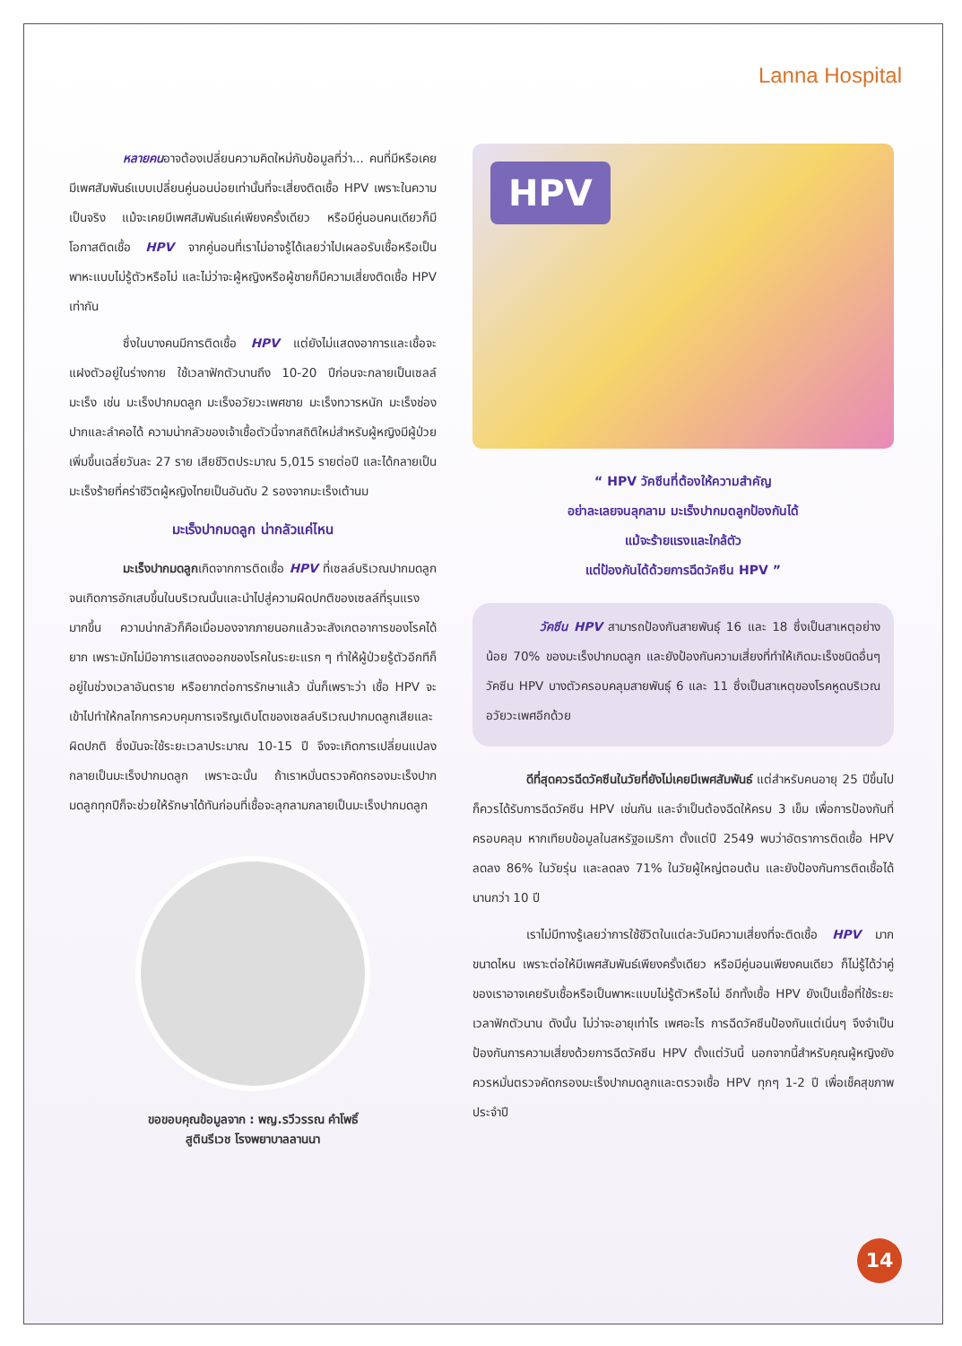Lanna Hospital
หลายคนอาจต้องเปลี่ยนความคิดใหม่กับข้อมูลที่ว่า... คนที่มีหรือเคยมีเพศสัมพันธ์แบบเปลี่ยนคู่นอนบ่อยเท่านั้นที่จะเสี่ยงติดเชื้อ HPV เพราะในความเป็นจริง แม้จะเคยมีเพศสัมพันธ์แค่เพียงครั้งเดียว หรือมีคู่นอนคนเดียวก็มีโอกาสติดเชื้อ HPV จากคู่นอนที่เราไม่อาจรู้ได้เลยว่าไปเผลอรับเชื้อหรือเป็นพาหะแบบไม่รู้ตัวหรือไม่ และไม่ว่าจะผู้หญิงหรือผู้ชายก็มีความเสี่ยงติดเชื้อ HPV เท่ากัน
ซึ่งในบางคนมีการติดเชื้อ HPV แต่ยังไม่แสดงอาการและเชื้อจะแฝงตัวอยู่ในร่างกาย ใช้เวลาฟักตัวนานถึง 10-20 ปีก่อนจะกลายเป็นเซลล์มะเร็ง เช่น มะเร็งปากมดลูก มะเร็งอวัยวะเพศชาย มะเร็งทวารหนัก มะเร็งช่องปากและลำคอได้ ความน่ากลัวของเจ้าเชื้อตัวนี้จากสถิติใหม่สำหรับผู้หญิงมีผู้ป่วยเพิ่มขึ้นเฉลี่ยวันละ 27 ราย เสียชีวิตประมาณ 5,015 รายต่อปี และได้กลายเป็นมะเร็งร้ายที่คร่าชีวิตผู้หญิงไทยเป็นอันดับ 2 รองจากมะเร็งเต้านม
มะเร็งปากมดลูก น่ากลัวแค่ไหน
มะเร็งปากมดลูกเกิดจากการติดเชื้อ HPV ที่เซลล์บริเวณปากมดลูก จนเกิดการอักเสบขึ้นในบริเวณนั้นและนำไปสู่ความผิดปกติของเซลล์ที่รุนแรงมากขึ้น ความน่ากลัวก็คือเมื่อมองจากภายนอกแล้วจะสังเกตอาการของโรคได้ยาก เพราะมักไม่มีอาการแสดงออกของโรคในระยะแรก ๆ ทำให้ผู้ป่วยรู้ตัวอีกทีก็อยู่ในช่วงเวลาอันตราย หรือยากต่อการรักษาแล้ว นั่นก็เพราะว่า เชื้อ HPV จะเข้าไปทำให้กลไกการควบคุมการเจริญเติบโตของเซลล์บริเวณปากมดลูกเสียและผิดปกติ ซึ่งมันจะใช้ระยะเวลาประมาณ 10-15 ปี จึงจะเกิดการเปลี่ยนแปลงกลายเป็นมะเร็งปากมดลูก เพราะฉะนั้น ถ้าเราหมั่นตรวจคัดกรองมะเร็งปากมดลูกทุกปีก็จะช่วยให้รักษาได้ทันก่อนที่เชื้อจะลุกลามกลายเป็นมะเร็งปากมดลูก
ขอขอบคุณข้อมูลจาก : พญ.รวีวรรณ คำโพธิ์
สูตินรีเวช โรงพยาบาลลานนา
HPV
“ HPV วัคซีนที่ต้องให้ความสำคัญ
อย่าละเลยจนลุกลาม มะเร็งปากมดลูกป้องกันได้
แม้จะร้ายแรงและใกล้ตัว
แต่ป้องกันได้ด้วยการฉีดวัคซีน HPV ”
วัคซีน HPV สามารถป้องกันสายพันธุ์ 16 และ 18 ซึ่งเป็นสาเหตุอย่างน้อย 70% ของมะเร็งปากมดลูก และยังป้องกันความเสี่ยงที่ทำให้เกิดมะเร็งชนิดอื่นๆ วัคซีน HPV บางตัวครอบคลุมสายพันธุ์ 6 และ 11 ซึ่งเป็นสาเหตุของโรคหูดบริเวณอวัยวะเพศอีกด้วย
ดีที่สุดควรฉีดวัคซีนในวัยที่ยังไม่เคยมีเพศสัมพันธ์ แต่สำหรับคนอายุ 25 ปีขึ้นไป ก็ควรได้รับการฉีดวัคซีน HPV เช่นกัน และจำเป็นต้องฉีดให้ครบ 3 เข็ม เพื่อการป้องกันที่ครอบคลุม หากเทียบข้อมูลในสหรัฐอเมริกา ตั้งแต่ปี 2549 พบว่าอัตราการติดเชื้อ HPV ลดลง 86% ในวัยรุ่น และลดลง 71% ในวัยผู้ใหญ่ตอนต้น และยังป้องกันการติดเชื้อได้นานกว่า 10 ปี
เราไม่มีทางรู้เลยว่าการใช้ชีวิตในแต่ละวันมีความเสี่ยงที่จะติดเชื้อ HPV มากขนาดไหน เพราะต่อให้มีเพศสัมพันธ์เพียงครั้งเดียว หรือมีคู่นอนเพียงคนเดียว ก็ไม่รู้ได้ว่าคู่ของเราอาจเคยรับเชื้อหรือเป็นพาหะแบบไม่รู้ตัวหรือไม่ อีกทั้งเชื้อ HPV ยังเป็นเชื้อที่ใช้ระยะเวลาฟักตัวนาน ดังนั้น ไม่ว่าจะอายุเท่าไร เพศอะไร การฉีดวัคซีนป้องกันแต่เนิ่นๆ จึงจำเป็นป้องกันการความเสี่ยงด้วยการฉีดวัคซีน HPV ตั้งแต่วันนี้ นอกจากนี้สำหรับคุณผู้หญิงยังควรหมั่นตรวจคัดกรองมะเร็งปากมดลูกและตรวจเชื้อ HPV ทุกๆ 1-2 ปี เพื่อเช็คสุขภาพประจำปี
14